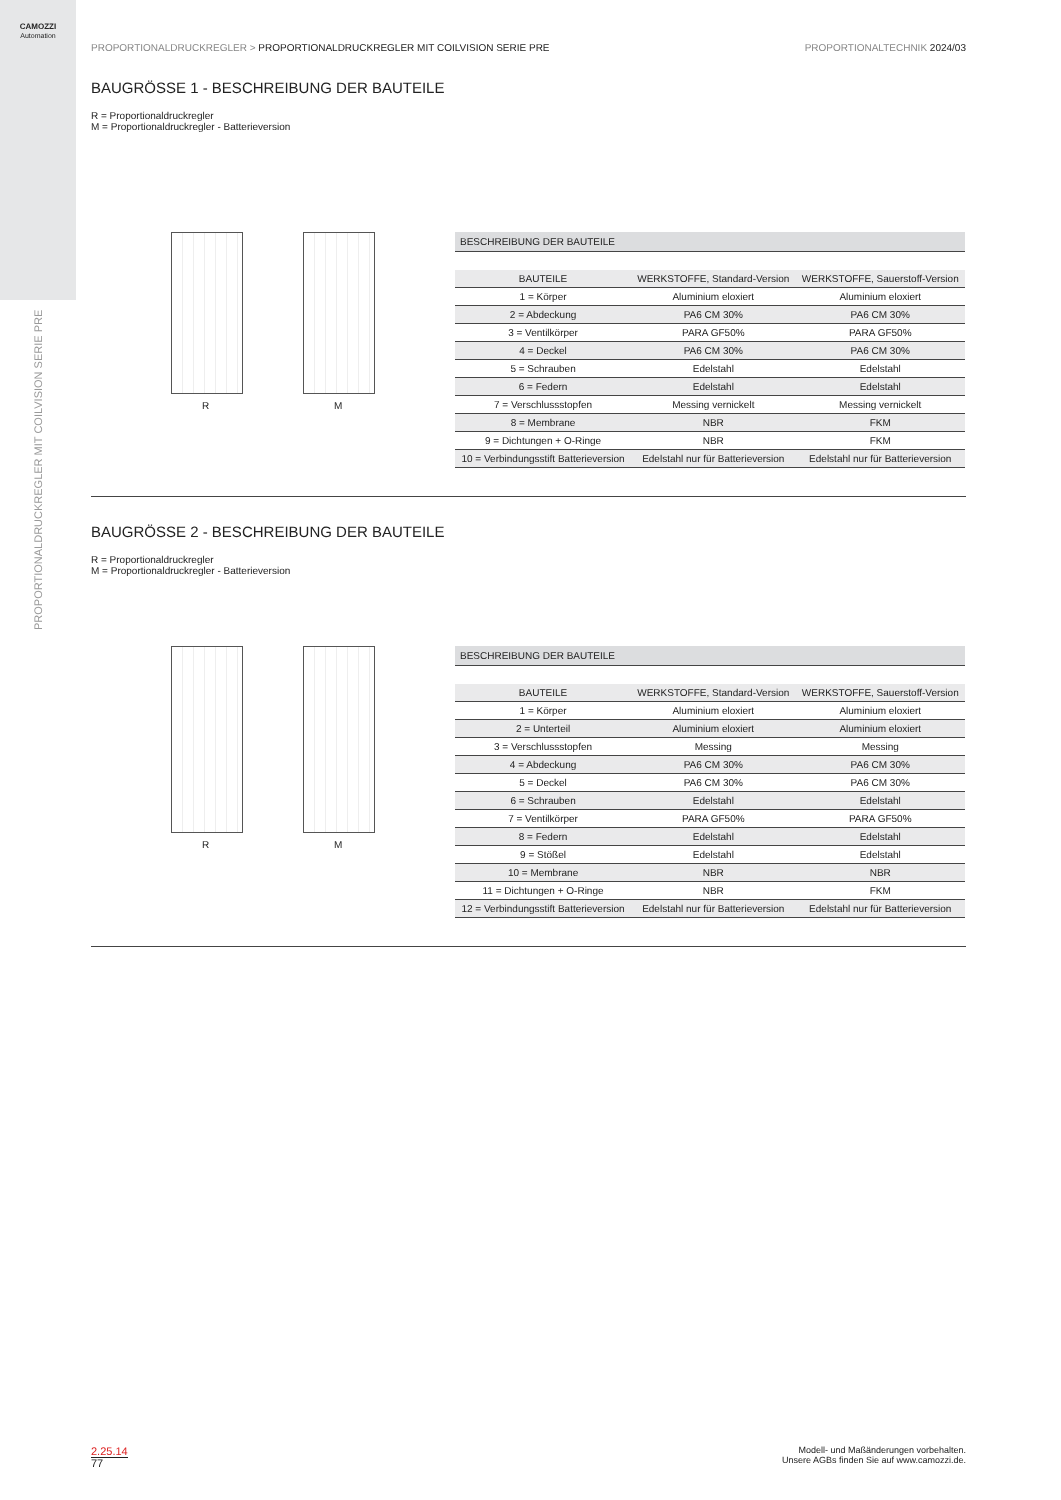CAMOZZI
Automation
PROPORTIONALDRUCKREGLER MIT COILVISION SERIE PRE
PROPORTIONALDRUCKREGLER > PROPORTIONALDRUCKREGLER MIT COILVISION SERIE PRE
PROPORTIONALTECHNIK 2024/03
BAUGRÖSSE 1 - BESCHREIBUNG DER BAUTEILE
R = Proportionaldruckregler
M = Proportionaldruckregler - Batterieversion
R
M
BESCHREIBUNG DER BAUTEILE
| BAUTEILE | WERKSTOFFE, Standard-Version | WERKSTOFFE, Sauerstoff-Version |
| --- | --- | --- |
| 1 = Körper | Aluminium eloxiert | Aluminium eloxiert |
| 2 = Abdeckung | PA6 CM 30% | PA6 CM 30% |
| 3 = Ventilkörper | PARA GF50% | PARA GF50% |
| 4 = Deckel | PA6 CM 30% | PA6 CM 30% |
| 5 = Schrauben | Edelstahl | Edelstahl |
| 6 = Federn | Edelstahl | Edelstahl |
| 7 = Verschlussstopfen | Messing vernickelt | Messing vernickelt |
| 8 = Membrane | NBR | FKM |
| 9 = Dichtungen + O-Ringe | NBR | FKM |
| 10 = Verbindungsstift Batterieversion | Edelstahl nur für Batterieversion | Edelstahl nur für Batterieversion |
BAUGRÖSSE 2 - BESCHREIBUNG DER BAUTEILE
R = Proportionaldruckregler
M = Proportionaldruckregler - Batterieversion
R
M
BESCHREIBUNG DER BAUTEILE
| BAUTEILE | WERKSTOFFE, Standard-Version | WERKSTOFFE, Sauerstoff-Version |
| --- | --- | --- |
| 1 = Körper | Aluminium eloxiert | Aluminium eloxiert |
| 2 = Unterteil | Aluminium eloxiert | Aluminium eloxiert |
| 3 = Verschlussstopfen | Messing | Messing |
| 4 = Abdeckung | PA6 CM 30% | PA6 CM 30% |
| 5 = Deckel | PA6 CM 30% | PA6 CM 30% |
| 6 = Schrauben | Edelstahl | Edelstahl |
| 7 = Ventilkörper | PARA GF50% | PARA GF50% |
| 8 = Federn | Edelstahl | Edelstahl |
| 9 = Stößel | Edelstahl | Edelstahl |
| 10 = Membrane | NBR | NBR |
| 11 = Dichtungen + O-Ringe | NBR | FKM |
| 12 = Verbindungsstift Batterieversion | Edelstahl nur für Batterieversion | Edelstahl nur für Batterieversion |
2.25.14
77
Modell- und Maßänderungen vorbehalten.
Unsere AGBs finden Sie auf www.camozzi.de.